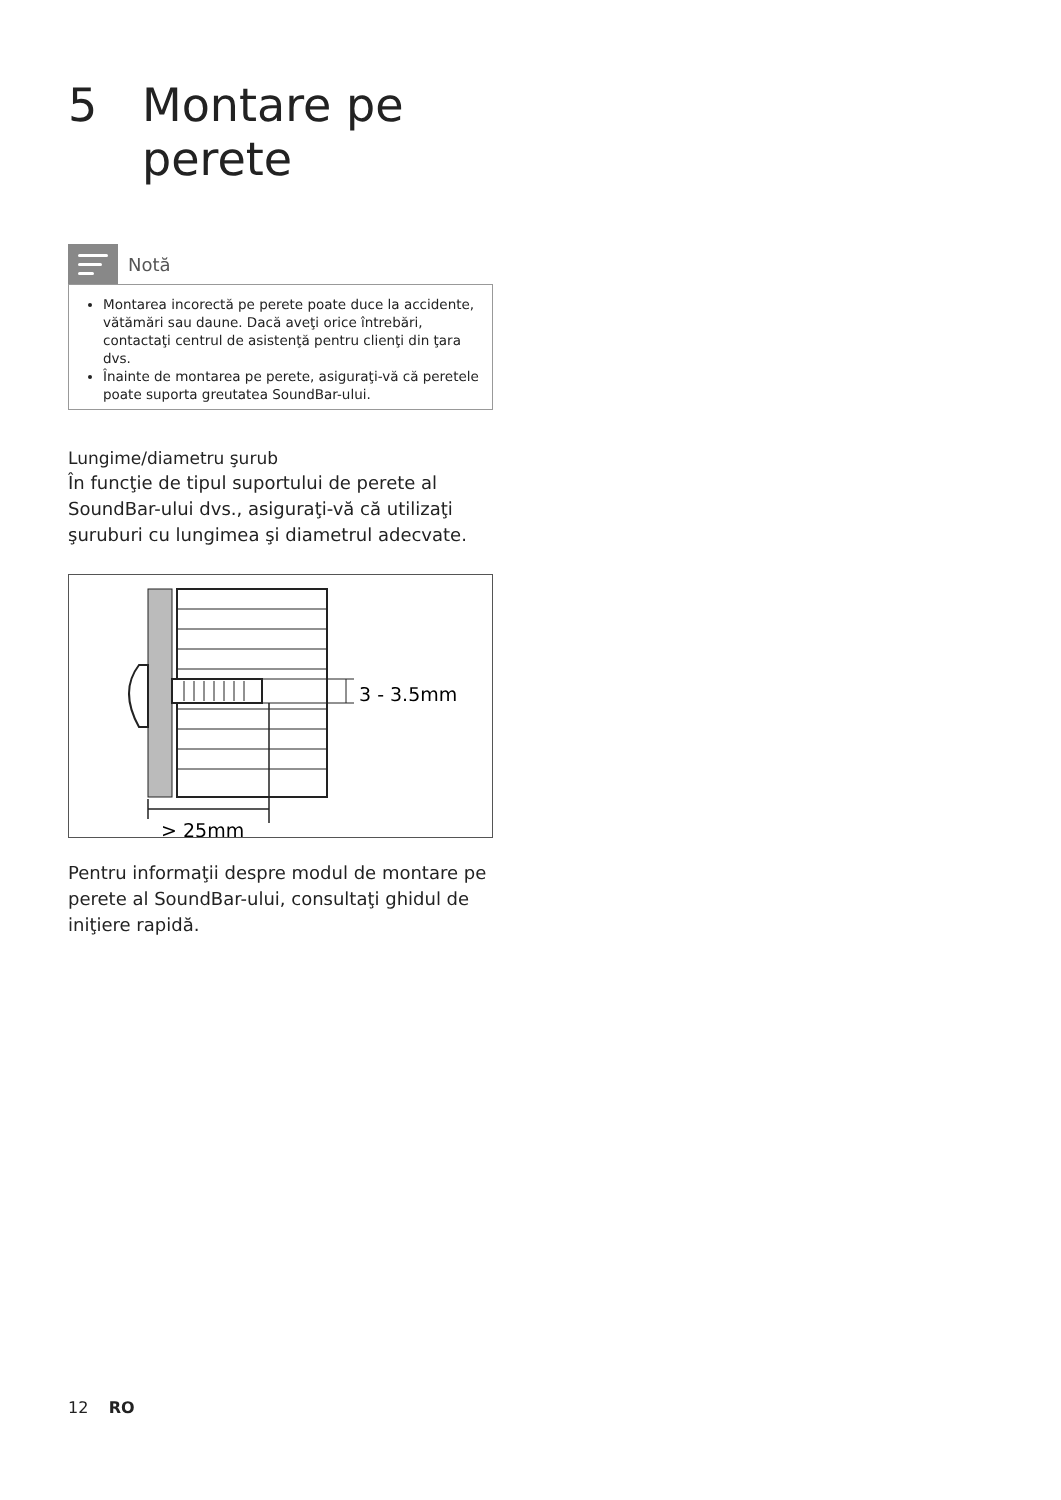5 Montare pe
perete
Notă
Montarea incorectă pe perete poate duce la accidente, vătămări sau daune. Dacă aveţi orice întrebări, contactaţi centrul de asistenţă pentru clienţi din ţara dvs.
Înainte de montarea pe perete, asiguraţi-vă că peretele poate suporta greutatea SoundBar-ului.
Lungime/diametru şurub
În funcţie de tipul suportului de perete al SoundBar-ului dvs., asiguraţi-vă că utilizaţi şuruburi cu lungimea şi diametrul adecvate.
3 - 3.5mm
> 25mm
Pentru informaţii despre modul de montare pe perete al SoundBar-ului, consultaţi ghidul de iniţiere rapidă.
12 RO